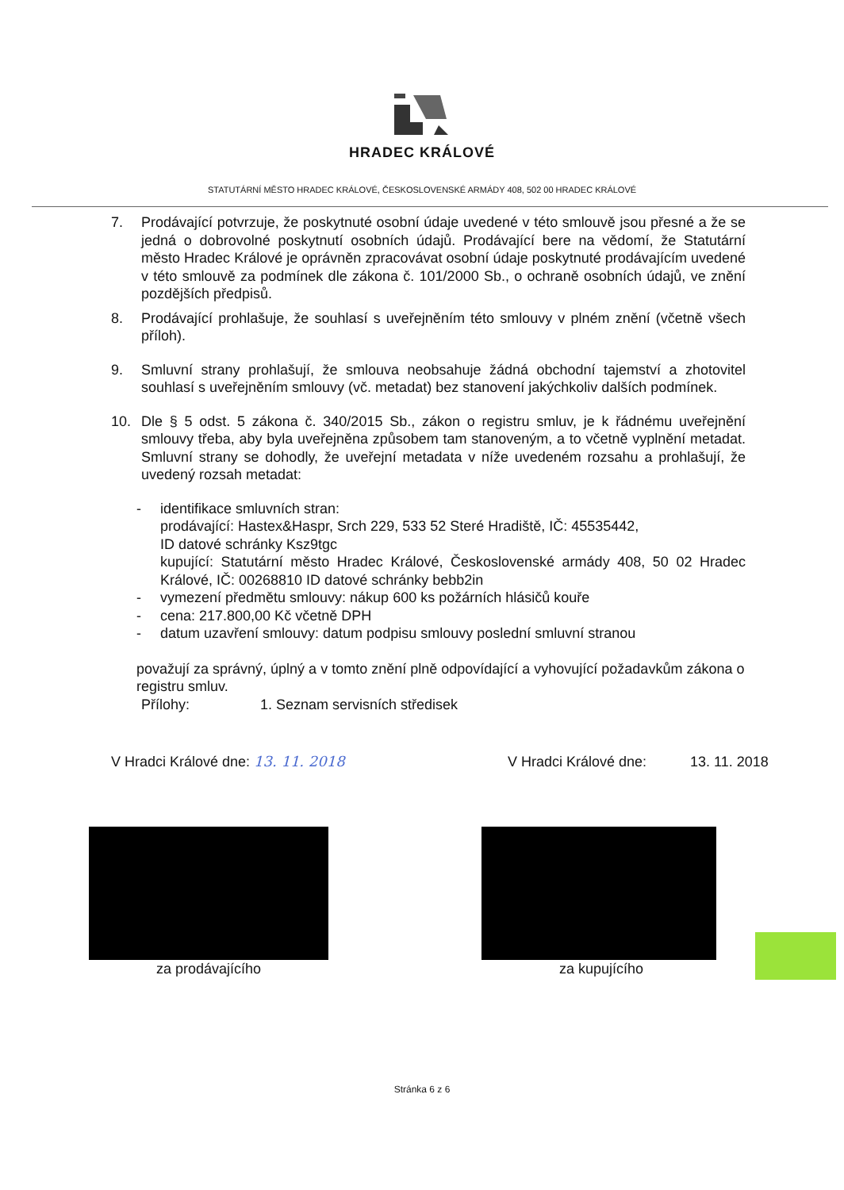HRADEC KRÁLOVÉ
STATUTÁRNÍ MĚSTO HRADEC KRÁLOVÉ, ČESKOSLOVENSKÉ ARMÁDY 408, 502 00 HRADEC KRÁLOVÉ
7. Prodávající potvrzuje, že poskytnuté osobní údaje uvedené v této smlouvě jsou přesné a že se jedná o dobrovolné poskytnutí osobních údajů. Prodávající bere na vědomí, že Statutární město Hradec Králové je oprávněn zpracovávat osobní údaje poskytnuté prodávajícím uvedené v této smlouvě za podmínek dle zákona č. 101/2000 Sb., o ochraně osobních údajů, ve znění pozdějších předpisů.
8. Prodávající prohlašuje, že souhlasí s uveřejněním této smlouvy v plném znění (včetně všech příloh).
9. Smluvní strany prohlašují, že smlouva neobsahuje žádná obchodní tajemství a zhotovitel souhlasí s uveřejněním smlouvy (vč. metadat) bez stanovení jakýchkoliv dalších podmínek.
10. Dle § 5 odst. 5 zákona č. 340/2015 Sb., zákon o registru smluv, je k řádnému uveřejnění smlouvy třeba, aby byla uveřejněna způsobem tam stanoveným, a to včetně vyplnění metadat. Smluvní strany se dohodly, že uveřejní metadata v níže uvedeném rozsahu a prohlašují, že uvedený rozsah metadat:
- identifikace smluvních stran:
prodávající: Hastex&Haspr, Srch 229, 533 52 Steré Hradiště, IČ: 45535442,
ID datové schránky Ksz9tgc
kupující: Statutární město Hradec Králové, Československé armády 408, 50 02 Hradec Králové, IČ: 00268810 ID datové schránky bebb2in
- vymezení předmětu smlouvy: nákup 600 ks požárních hlásičů kouře
- cena: 217.800,00 Kč včetně DPH
- datum uzavření smlouvy: datum podpisu smlouvy poslední smluvní stranou
považují za správný, úplný a v tomto znění plně odpovídající a vyhovující požadavkům zákona o registru smluv.
Přílohy: 1. Seznam servisních středisek
V Hradci Králové dne: 13. 11. 2018 V Hradci Králové dne: 13. 11. 2018
za prodávajícího za kupujícího
Stránka 6 z 6